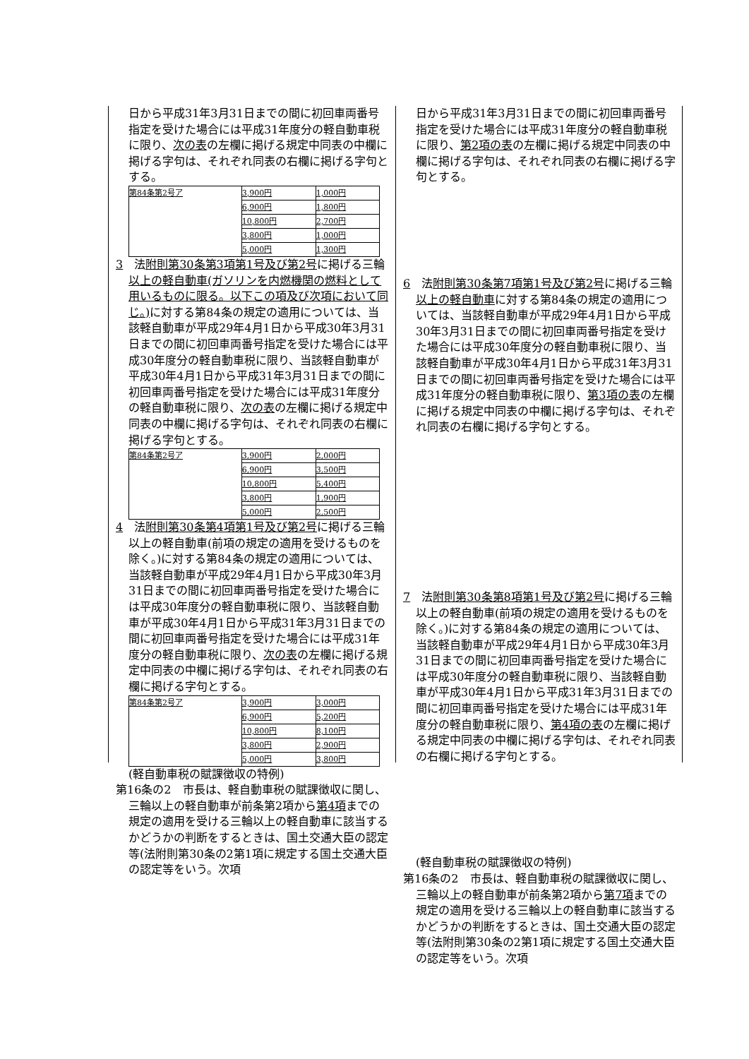日から平成31年3月31日までの間に初回車両番号指定を受けた場合には平成31年度分の軽自動車税に限り、次の表の左欄に掲げる規定中同表の中欄に掲げる字句は、それぞれ同表の右欄に掲げる字句とする。
| 第84条第2号ア | 3,900円 | 1,000円 |
| | 6,900円 | 1,800円 |
| | 10,800円 | 2,700円 |
| | 3,800円 | 1,000円 |
| | 5,000円 | 1,300円 |
3　法附則第30条第3項第1号及び第2号に掲げる三輪以上の軽自動車(ガソリンを内燃機関の燃料として用いるものに限る。以下この項及び次項において同じ。) に対する第84条の規定の適用については、当該軽自動車が平成29年4月1日から平成30年3月31日までの間に初回車両番号指定を受けた場合には平成30年度分の軽自動車税に限り、当該軽自動車が平成30年4月1日から平成31年3月31日までの間に初回車両番号指定を受けた場合には平成31年度分の軽自動車税に限り、次の表の左欄に掲げる規定中同表の中欄に掲げる字句は、それぞれ同表の右欄に掲げる字句とする。
| 第84条第2号ア | 3,900円 | 2,000円 |
| | 6,900円 | 3,500円 |
| | 10,800円 | 5,400円 |
| | 3,800円 | 1,900円 |
| | 5,000円 | 2,500円 |
4　法附則第30条第4項第1号及び第2号に掲げる三輪以上の軽自動車(前項の規定の適用を受けるものを除く。)に対する第84条の規定の適用については、当該軽自動車が平成29年4月1日から平成30年3月31日までの間に初回車両番号指定を受けた場合には平成30年度分の軽自動車税に限り、当該軽自動車が平成30年4月1日から平成31年3月31日までの間に初回車両番号指定を受けた場合には平成31年度分の軽自動車税に限り、次の表の左欄に掲げる規定中同表の中欄に掲げる字句は、それぞれ同表の右欄に掲げる字句とする。
| 第84条第2号ア | 3,900円 | 3,000円 |
| | 6,900円 | 5,200円 |
| | 10,800円 | 8,100円 |
| | 3,800円 | 2,900円 |
| | 5,000円 | 3,800円 |
(軽自動車税の賦課徴収の特例)
第16条の2　市長は、軽自動車税の賦課徴収に関し、三輪以上の軽自動車が前条第2項から第4項までの規定の適用を受ける三輪以上の軽自動車に該当するかどうかの判断をするときは、国土交通大臣の認定等(法附則第30条の2第1項に規定する国土交通大臣の認定等をいう。次項
日から平成31年3月31日までの間に初回車両番号指定を受けた場合には平成31年度分の軽自動車税に限り、第2項の表の左欄に掲げる規定中同表の中欄に掲げる字句は、それぞれ同表の右欄に掲げる字句とする。
6　法附則第30条第7項第1号及び第2号に掲げる三輪以上の軽自動車に対する第84条の規定の適用については、当該軽自動車が平成29年4月1日から平成30年3月31日までの間に初回車両番号指定を受けた場合には平成30年度分の軽自動車税に限り、当該軽自動車が平成30年4月1日から平成31年3月31日までの間に初回車両番号指定を受けた場合には平成31年度分の軽自動車税に限り、第3項の表の左欄に掲げる規定中同表の中欄に掲げる字句は、それぞれ同表の右欄に掲げる字句とする。
7　法附則第30条第8項第1号及び第2号に掲げる三輪以上の軽自動車(前項の規定の適用を受けるものを除く。)に対する第84条の規定の適用については、当該軽自動車が平成29年4月1日から平成30年3月31日までの間に初回車両番号指定を受けた場合には平成30年度分の軽自動車税に限り、当該軽自動車が平成30年4月1日から平成31年3月31日までの間に初回車両番号指定を受けた場合には平成31年度分の軽自動車税に限り、第4項の表の左欄に掲げる規定中同表の中欄に掲げる字句は、それぞれ同表の右欄に掲げる字句とする。
(軽自動車税の賦課徴収の特例)
第16条の2　市長は、軽自動車税の賦課徴収に関し、三輪以上の軽自動車が前条第2項から第7項までの規定の適用を受ける三輪以上の軽自動車に該当するかどうかの判断をするときは、国土交通大臣の認定等(法附則第30条の2第1項に規定する国土交通大臣の認定等をいう。次項